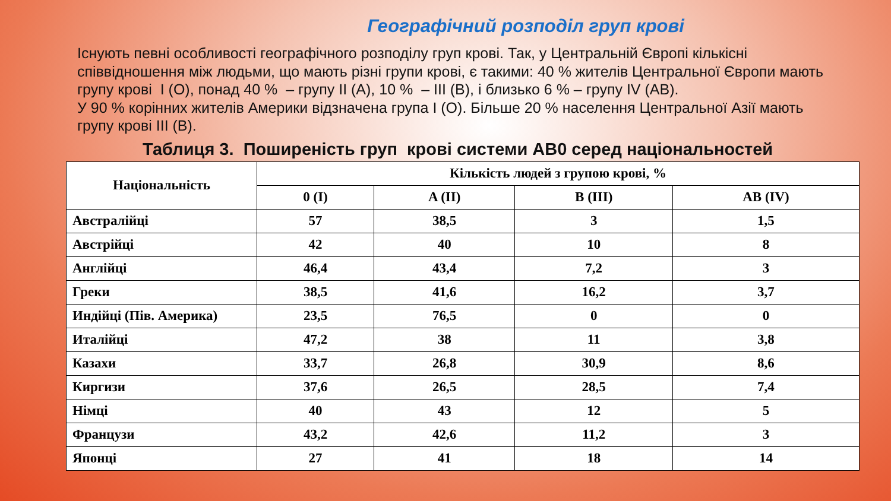Географічний розподіл груп крові
Існують певні особливості географічного розподілу груп крові. Так, у Центральній Європі кількісні співвідношення між людьми, що мають різні групи крові, є такими: 40 % жителів Центральної Європи мають групу крові I (O), понад 40 % – групу II (A), 10 % – III (B), і близько 6 % – групу IV (AB).
У 90 % корінних жителів Америки відзначена група I (O). Більше 20 % населення Центральної Азії мають групу крові III (B).
Таблиця 3. Поширеність груп крові системи AB0 серед національностей
| Національність | Кількість людей з групою крові, % | | | |
| --- | --- | --- | --- | --- |
| | 0 (I) | A (II) | B (III) | AB (IV) |
| Австралійці | 57 | 38,5 | 3 | 1,5 |
| Австрійці | 42 | 40 | 10 | 8 |
| Англійці | 46,4 | 43,4 | 7,2 | 3 |
| Греки | 38,5 | 41,6 | 16,2 | 3,7 |
| Индійці (Пів. Америка) | 23,5 | 76,5 | 0 | 0 |
| Италійці | 47,2 | 38 | 11 | 3,8 |
| Казахи | 33,7 | 26,8 | 30,9 | 8,6 |
| Киргизи | 37,6 | 26,5 | 28,5 | 7,4 |
| Німці | 40 | 43 | 12 | 5 |
| Французи | 43,2 | 42,6 | 11,2 | 3 |
| Японці | 27 | 41 | 18 | 14 |